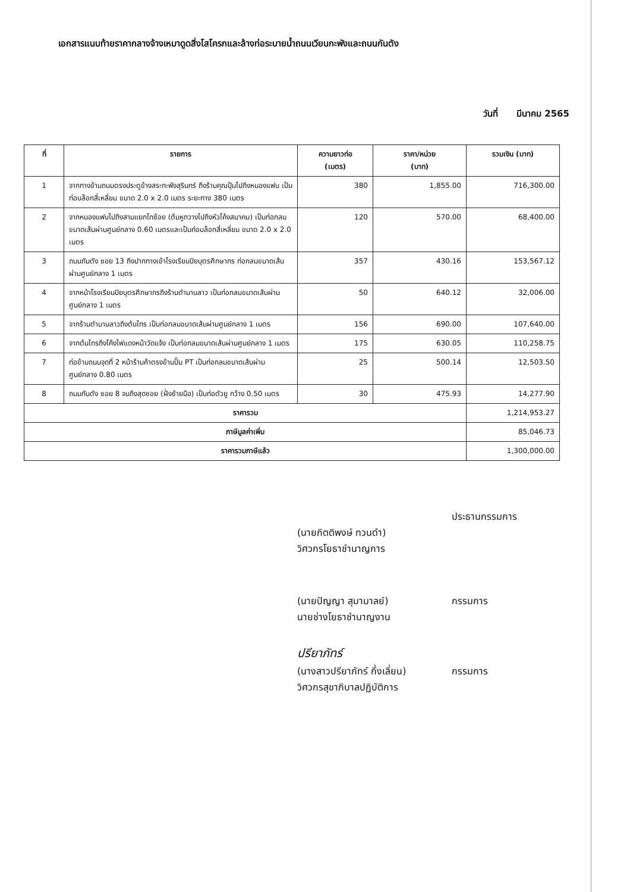เอกสารแนบท้ายราคากลางจ้างเหมาดูดสิ่งโสโครกและล้างท่อระบายน้ำถนนเวียนกะพังและถนนกันตัง
วันที่ มีนาคม 2565
| ที่ | รายการ | ความยาวท่อ (เมตร) | ราคา/หน่วย (บาท) | รวมเงิน (บาท) |
| --- | --- | --- | --- | --- |
| 1 | จากทางข้ามถนนตรงประตูข้างสระกะพังสุรินทร์ ถึงร้านคุณปุ้มไปถึงหนองแฟบ เป็นท่อบล็อกสี่เหลี่ยม ขนาด 2.0 x 2.0 เมตร ระยะทาง 380 เมตร | 380 | 1,855.00 | 716,300.00 |
| 2 | จากหนองแฟบไปถึงสามแยกโกช้อย (ต้นหูกวางไปถึงหัวโค้งสมาคม) เป็นท่อกลมขนาดเส้นผ่านศูนย์กลาง 0.60 เมตรและเป็นท่อบล็อกสี่เหลี่ยม ขนาด 2.0 x 2.0 เมตร | 120 | 570.00 | 68,400.00 |
| 3 | ถนนกันตัง ซอย 13 ถึงปากทางเข้าโรงเรียนปิยบุตรศึกษากร ท่อกลมขนาดเส้นผ่านศูนย์กลาง 1 เมตร | 357 | 430.16 | 153,567.12 |
| 4 | จากหน้าโรงเรียนปิยบุตรศึกษากรถึงร้านตำนานลาว เป็นท่อกลมขนาดเส้นผ่านศูนย์กลาง 1 เมตร | 50 | 640.12 | 32,006.00 |
| 5 | จากร้านตำนานลาวถึงต้นไทร เป็นท่อกลมขนาดเส้นผ่านศูนย์กลาง 1 เมตร | 156 | 690.00 | 107,640.00 |
| 6 | จากต้นไทรถึงโค้งไฟแดงหน้าวัดแจ้ง เป็นท่อกลมขนาดเส้นผ่านศูนย์กลาง 1 เมตร | 175 | 630.05 | 110,258.75 |
| 7 | ท่อข้ามถนนจุดที่ 2 หน้าร้านค้าตรงข้ามปั๊ม PT เป็นท่อกลมขนาดเส้นผ่านศูนย์กลาง 0.80 เมตร | 25 | 500.14 | 12,503.50 |
| 8 | ถนนกันตัง ซอย 8 จนถึงสุดซอย (ฝั่งซ้ายมือ) เป็นท่อตัวยู กว้าง 0.50 เมตร | 30 | 475.93 | 14,277.90 |
| ราคารวม | | | | 1,214,953.27 |
| ภาษีมูลค่าเพิ่ม | | | | 85,046.73 |
| ราคารวมภาษีแล้ว | | | | 1,300,000.00 |
ประธานกรรมการ
(นายกิตติพงษ์ ทวนดำ)
วิศวกรโยธาชำนาญการ
(นายปัญญา สุมามาลย์) กรรมการ
นายช่างโยธาชำนาญงาน
ปรียาภัทร์
(นางสาวปรียาภัทร์ กึ่งเลี่ยน) กรรมการ
วิศวกรสุขาภิบาลปฏิบัติการ